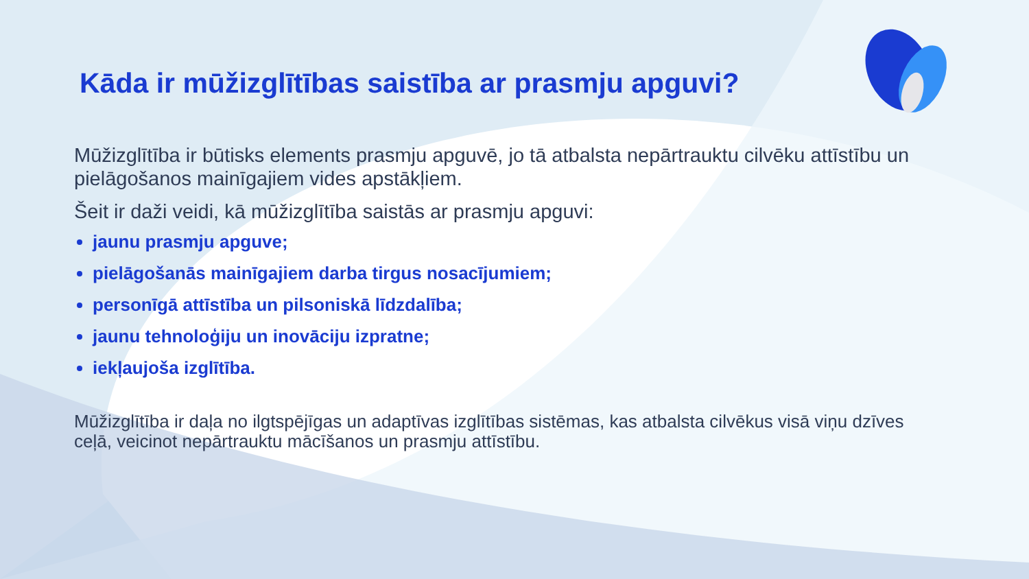Kāda ir mūžizglītības saistība ar prasmju apguvi?
Mūžizglītība ir būtisks elements prasmju apguvē, jo tā atbalsta nepārtrauktu cilvēku attīstību un pielāgošanos mainīgajiem vides apstākļiem.
Šeit ir daži veidi, kā mūžizglītība saistās ar prasmju apguvi:
jaunu prasmju apguve;
pielāgošanās mainīgajiem darba tirgus nosacījumiem;
personīgā attīstība un pilsoniskā līdzdalība;
jaunu tehnoloģiju un inovāciju izpratne;
iekļaujoša izglītība.
Mūžizglītība ir daļa no ilgtspējīgas un adaptīvas izglītības sistēmas, kas atbalsta cilvēkus visā viņu dzīves ceļā, veicinot nepārtrauktu mācīšanos un prasmju attīstību.